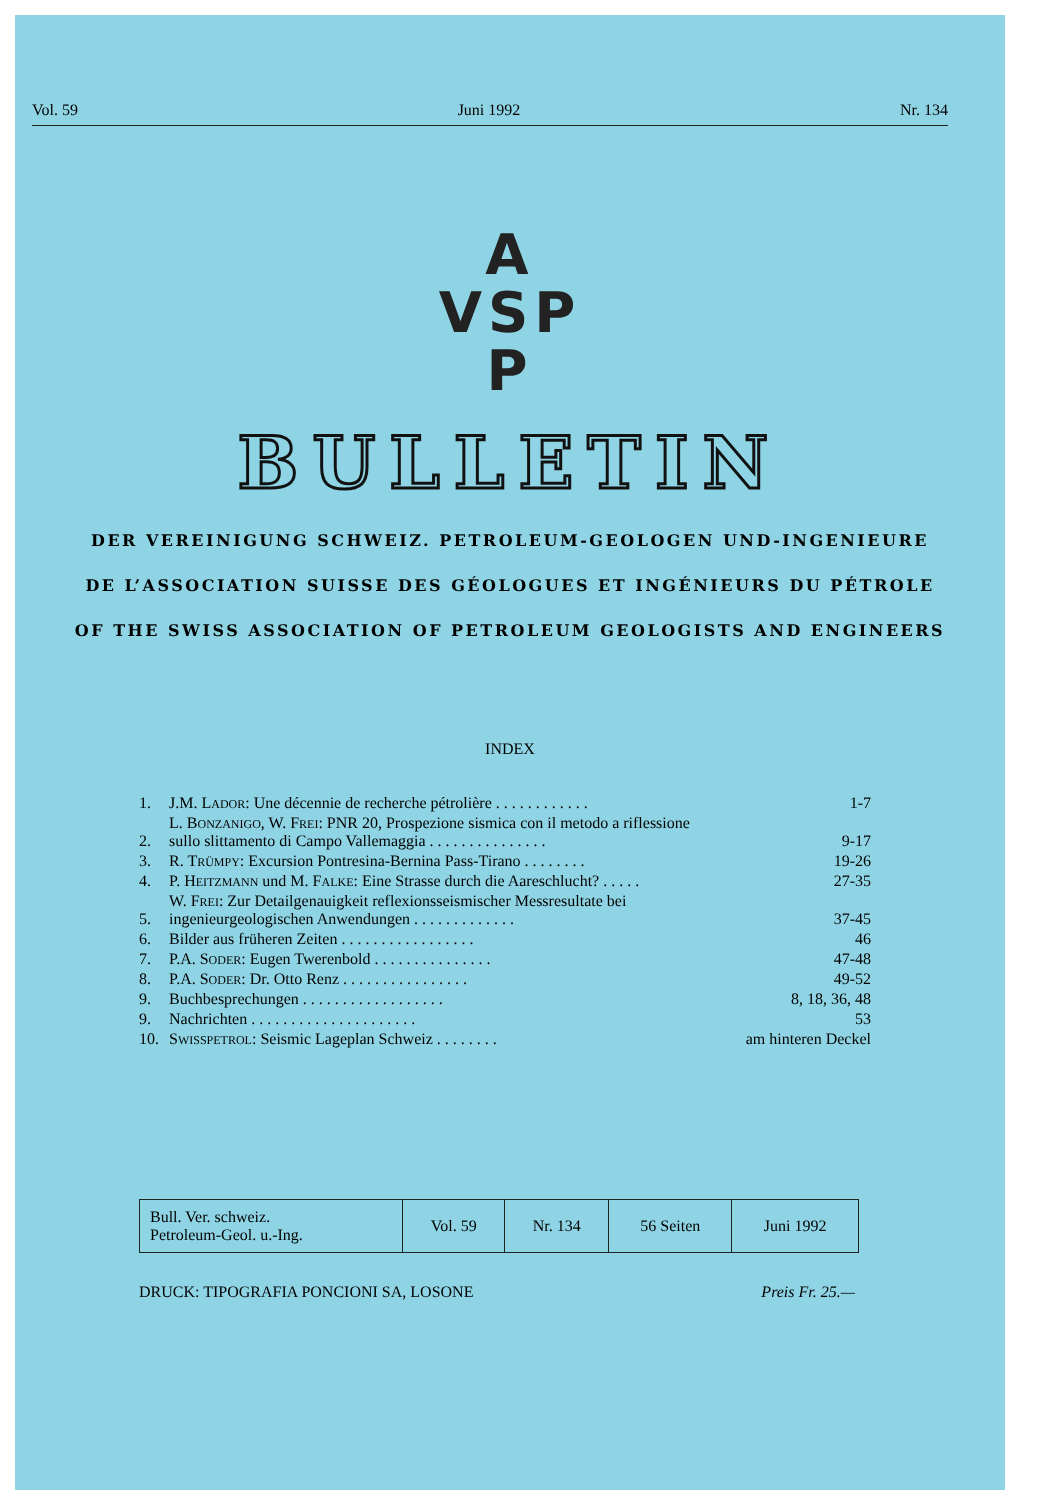Vol. 59 Juni 1992 Nr. 134
A
VSP
P
BULLETIN
DER VEREINIGUNG SCHWEIZ. PETROLEUM-GEOLOGEN UND-INGENIEURE
DE L’ASSOCIATION SUISSE DES GÉOLOGUES ET INGÉNIEURS DU PÉTROLE
OF THE SWISS ASSOCIATION OF PETROLEUM GEOLOGISTS AND ENGINEERS
INDEX
| 1. | J.M. L ADOR : Une décennie de recherche pétrolière . . . . . . . . . . . . | 1-7 |
| 2. | L. B ONZANIGO , W. F REI : PNR 20, Prospezione sismica con il metodo a riflessione sullo slittamento di Campo Vallemaggia . . . . . . . . . . . . . . . | 9-17 |
| 3. | R. T RÜMPY : Excursion Pontresina-Bernina Pass-Tirano . . . . . . . . | 19-26 |
| 4. | P. H EITZMANN und M. F ALKE : Eine Strasse durch die Aareschlucht? . . . . . | 27-35 |
| 5. | W. F REI : Zur Detailgenauigkeit reflexionsseismischer Messresultate bei ingenieurgeologischen Anwendungen . . . . . . . . . . . . . | 37-45 |
| 6. | Bilder aus früheren Zeiten . . . . . . . . . . . . . . . . . | 46 |
| 7. | P.A. S ODER : Eugen Twerenbold . . . . . . . . . . . . . . . | 47-48 |
| 8. | P.A. S ODER : Dr. Otto Renz . . . . . . . . . . . . . . . . | 49-52 |
| 9. | Buchbesprechungen . . . . . . . . . . . . . . . . . . | 8, 18, 36, 48 |
| 9. | Nachrichten . . . . . . . . . . . . . . . . . . . . . | 53 |
| 10. | S WISSPETROL : Seismic Lageplan Schweiz . . . . . . . . | am hinteren Deckel |
| Bull. Ver. schweiz. Petroleum-Geol. u.-Ing. | Vol. 59 | Nr. 134 | 56 Seiten | Juni 1992 |
DRUCK: TIPOGRAFIA PONCIONI SA, LOSONE Preis Fr. 25.—